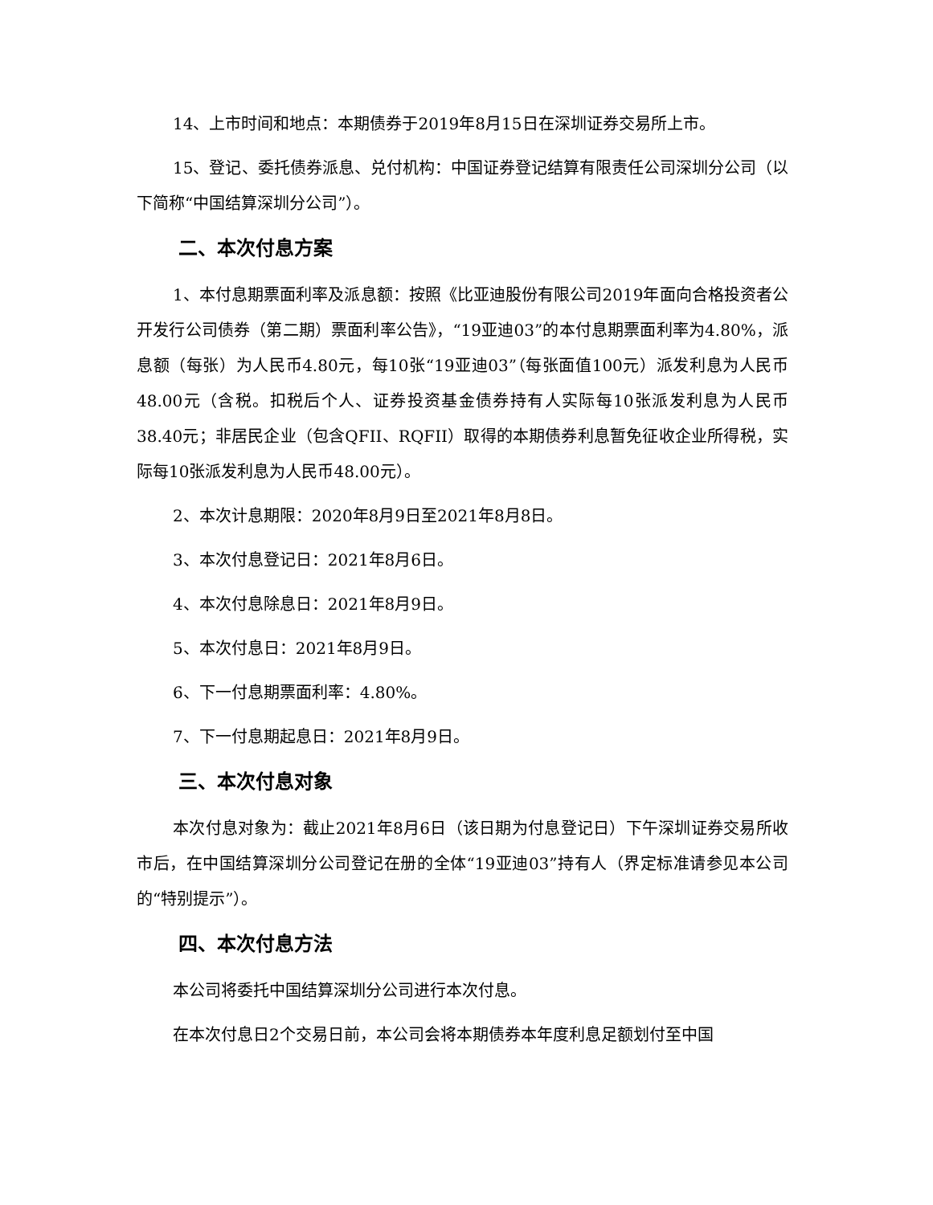14、上市时间和地点：本期债券于2019年8月15日在深圳证券交易所上市。
15、登记、委托债券派息、兑付机构：中国证券登记结算有限责任公司深圳分公司（以下简称“中国结算深圳分公司”）。
二、本次付息方案
1、本付息期票面利率及派息额：按照《比亚迪股份有限公司2019年面向合格投资者公开发行公司债券（第二期）票面利率公告》，“19亚迪03”的本付息期票面利率为4.80%，派息额（每张）为人民币4.80元，每10张“19亚迪03”（每张面值100元）派发利息为人民币48.00元（含税。扣税后个人、证券投资基金债券持有人实际每10张派发利息为人民币38.40元；非居民企业（包含QFII、RQFII）取得的本期债券利息暂免征收企业所得税，实际每10张派发利息为人民币48.00元）。
2、本次计息期限：2020年8月9日至2021年8月8日。
3、本次付息登记日：2021年8月6日。
4、本次付息除息日：2021年8月9日。
5、本次付息日：2021年8月9日。
6、下一付息期票面利率：4.80%。
7、下一付息期起息日：2021年8月9日。
三、本次付息对象
本次付息对象为：截止2021年8月6日（该日期为付息登记日）下午深圳证券交易所收市后，在中国结算深圳分公司登记在册的全体“19亚迪03”持有人（界定标准请参见本公司的“特别提示”）。
四、本次付息方法
本公司将委托中国结算深圳分公司进行本次付息。
在本次付息日2个交易日前，本公司会将本期债券本年度利息足额划付至中国